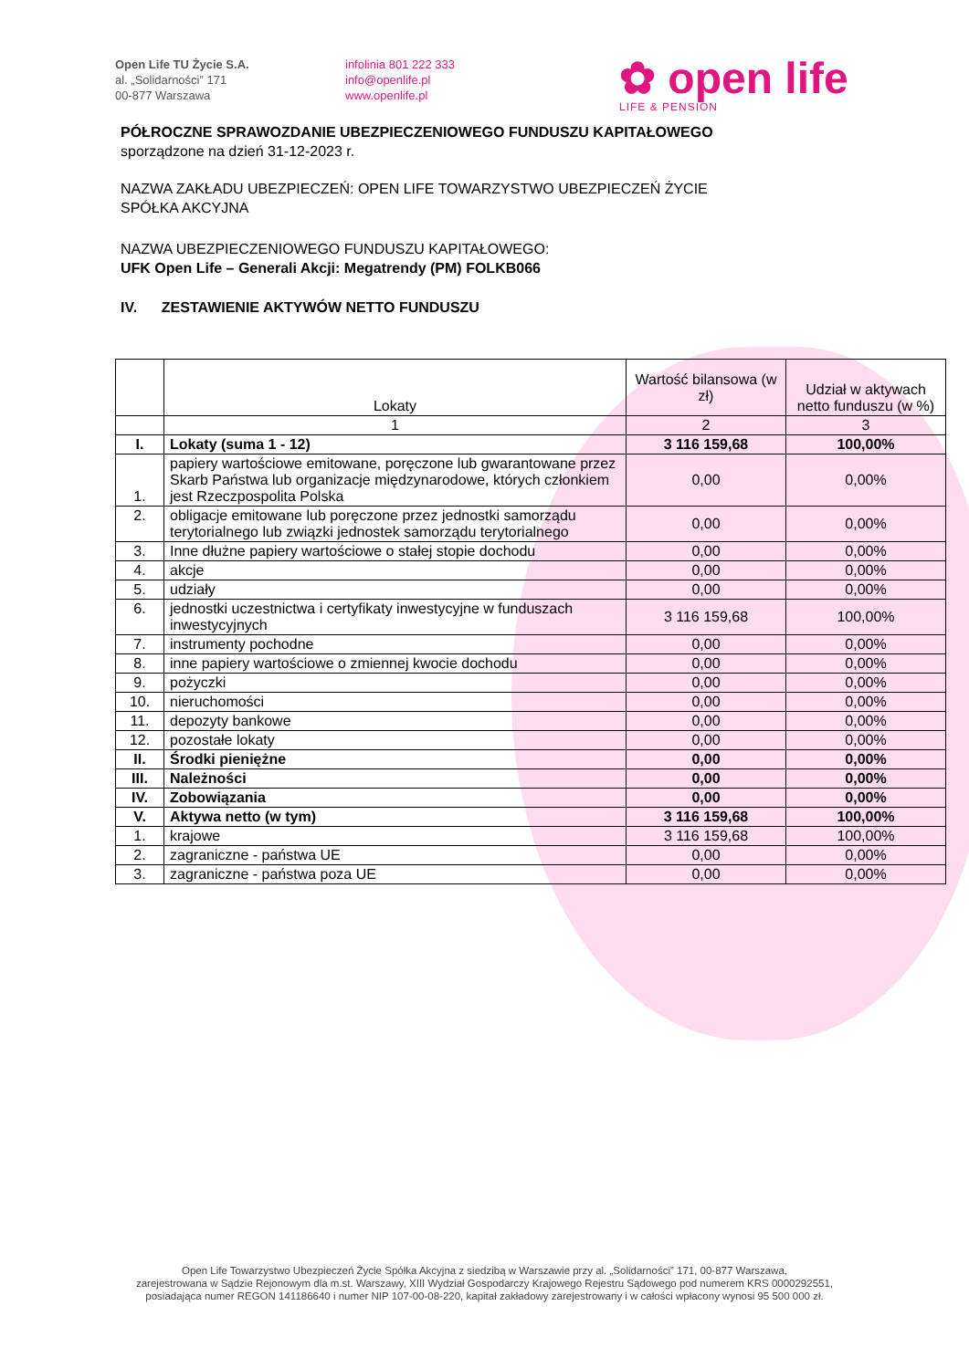Open Life TU Życie S.A.
al. „Solidarności” 171
00-877 Warszawa
infolinia 801 222 333
info@openlife.pl
www.openlife.pl
✿ open life
LIFE & PENSION
PÓŁROCZNE SPRAWOZDANIE UBEZPIECZENIOWEGO FUNDUSZU KAPITAŁOWEGO
sporządzone na dzień 31-12-2023 r.
NAZWA ZAKŁADU UBEZPIECZEŃ: OPEN LIFE TOWARZYSTWO UBEZPIECZEŃ ŻYCIE
SPÓŁKA AKCYJNA
NAZWA UBEZPIECZENIOWEGO FUNDUSZU KAPITAŁOWEGO:
UFK Open Life – Generali Akcji: Megatrendy (PM) FOLKB066
IV. ZESTAWIENIE AKTYWÓW NETTO FUNDUSZU
| | Lokaty | Wartość bilansowa (w zł) | Udział w aktywach netto funduszu (w %) |
| --- | --- | --- | --- |
| | 1 | 2 | 3 |
| I. | Lokaty (suma 1 - 12) | 3 116 159,68 | 100,00% |
| 1. | papiery wartościowe emitowane, poręczone lub gwarantowane przez Skarb Państwa lub organizacje międzynarodowe, których członkiem jest Rzeczpospolita Polska | 0,00 | 0,00% |
| 2. | obligacje emitowane lub poręczone przez jednostki samorządu terytorialnego lub związki jednostek samorządu terytorialnego | 0,00 | 0,00% |
| 3. | Inne dłużne papiery wartościowe o stałej stopie dochodu | 0,00 | 0,00% |
| 4. | akcje | 0,00 | 0,00% |
| 5. | udziały | 0,00 | 0,00% |
| 6. | jednostki uczestnictwa i certyfikaty inwestycyjne w funduszach inwestycyjnych | 3 116 159,68 | 100,00% |
| 7. | instrumenty pochodne | 0,00 | 0,00% |
| 8. | inne papiery wartościowe o zmiennej kwocie dochodu | 0,00 | 0,00% |
| 9. | pożyczki | 0,00 | 0,00% |
| 10. | nieruchomości | 0,00 | 0,00% |
| 11. | depozyty bankowe | 0,00 | 0,00% |
| 12. | pozostałe lokaty | 0,00 | 0,00% |
| II. | Środki pieniężne | 0,00 | 0,00% |
| III. | Należności | 0,00 | 0,00% |
| IV. | Zobowiązania | 0,00 | 0,00% |
| V. | Aktywa netto (w tym) | 3 116 159,68 | 100,00% |
| 1. | krajowe | 3 116 159,68 | 100,00% |
| 2. | zagraniczne - państwa UE | 0,00 | 0,00% |
| 3. | zagraniczne - państwa poza UE | 0,00 | 0,00% |
Open Life Towarzystwo Ubezpieczeń Życie Spółka Akcyjna z siedzibą w Warszawie przy al. „Solidarności” 171, 00-877 Warszawa,
zarejestrowana w Sądzie Rejonowym dla m.st. Warszawy, XIII Wydział Gospodarczy Krajowego Rejestru Sądowego pod numerem KRS 0000292551,
posiadająca numer REGON 141186640 i numer NIP 107-00-08-220, kapitał zakładowy zarejestrowany i w całości wpłacony wynosi 95 500 000 zł.